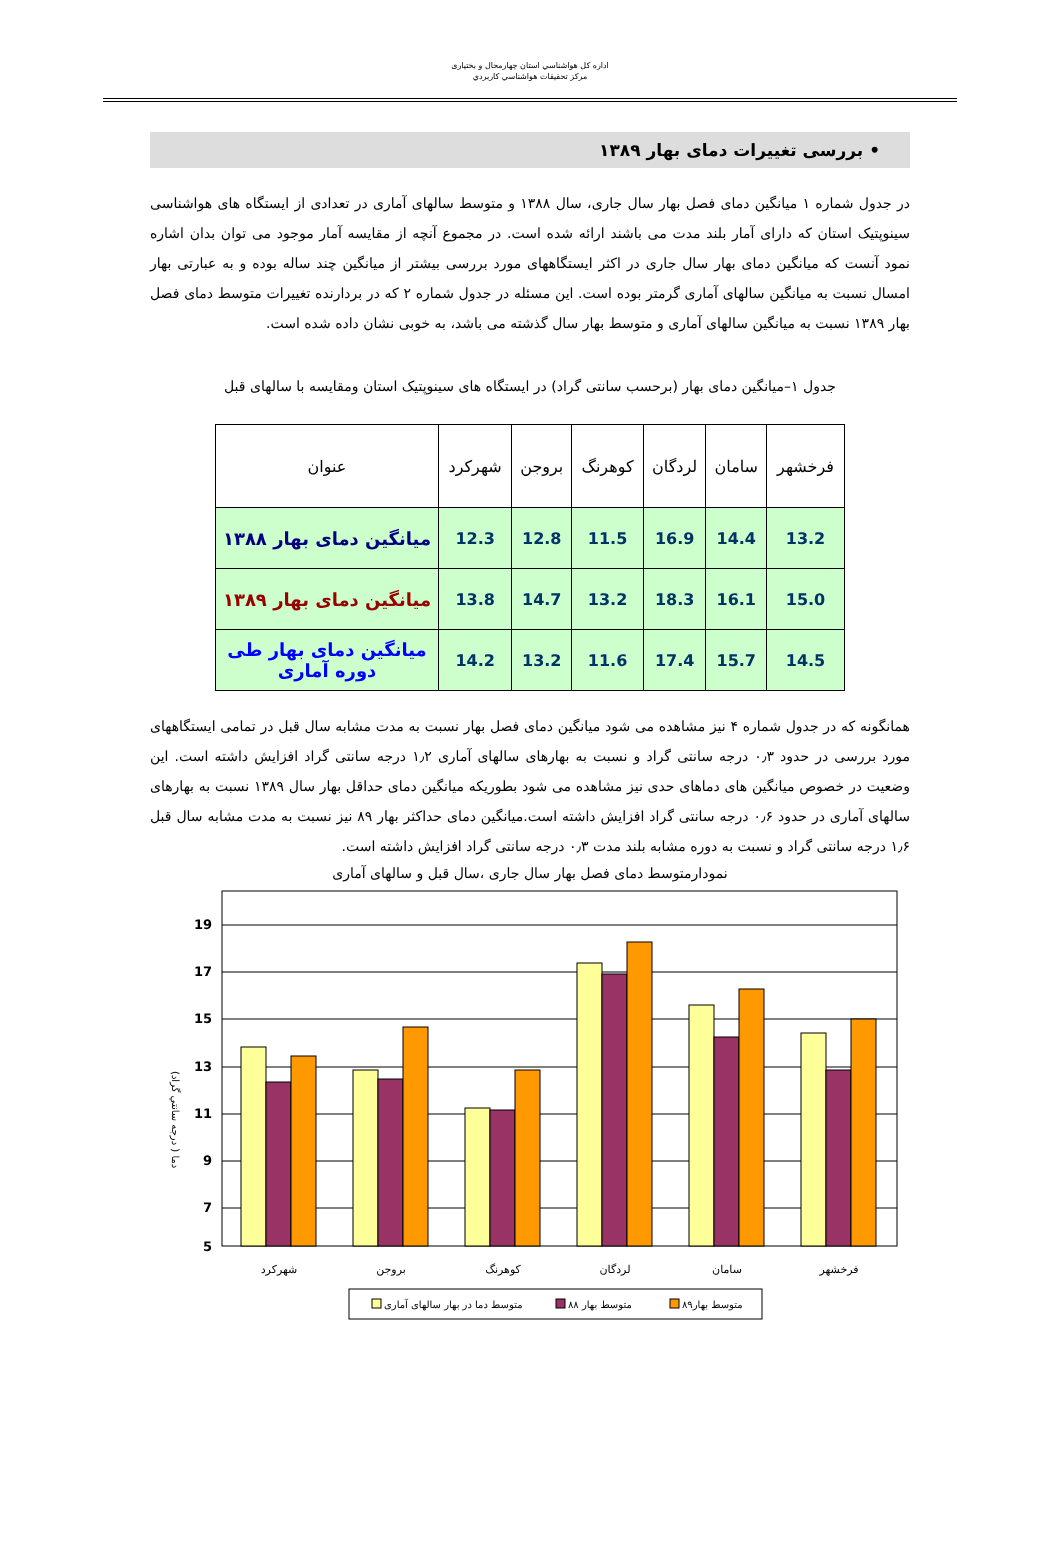اداره كل هواشناسي استان چهارمحال و بختياری
مركز تحقيقات هواشناسي كاربردي
• بررسی تغییرات دمای بهار ۱۳۸۹
در جدول شماره ۱ میانگین دمای فصل بهار سال جاری، سال ۱۳۸۸ و متوسط سالهای آماری در تعدادی از ایستگاه های هواشناسی سینوپتیک استان که دارای آمار بلند مدت می باشند ارائه شده است. در مجموع آنچه از مقایسه آمار موجود می توان بدان اشاره نمود آنست که میانگین دمای بهار سال جاری در اکثر ایستگاههای مورد بررسی بیشتر از میانگین چند ساله بوده و به عبارتی بهار امسال نسبت به میانگین سالهای آماری گرمتر بوده است. این مسئله در جدول شماره ۲ که در بردارنده تغییرات متوسط دمای فصل بهار ۱۳۸۹ نسبت به میانگین سالهای آماری و متوسط بهار سال گذشته می باشد، به خوبی نشان داده شده است.
جدول ۱–میانگین دمای بهار (برحسب سانتی گراد) در ایستگاه های سینوپتیک استان ومقایسه با سالهای قبل
| فرخشهر | سامان | لردگان | کوهرنگ | بروجن | شهرکرد | عنوان |
| --- | --- | --- | --- | --- | --- | --- |
| 13.2 | 14.4 | 16.9 | 11.5 | 12.8 | 12.3 | میانگین دمای بهار ۱۳۸۸ |
| 15.0 | 16.1 | 18.3 | 13.2 | 14.7 | 13.8 | میانگین دمای بهار ۱۳۸۹ |
| 14.5 | 15.7 | 17.4 | 11.6 | 13.2 | 14.2 | میانگین دمای بهار طی دوره آماری |
همانگونه که در جدول شماره ۴ نیز مشاهده می شود میانگین دمای فصل بهار نسبت به مدت مشابه سال قبل در تمامی ایستگاههای مورد بررسی در حدود ۰٫۳ درجه سانتی گراد و نسبت به بهارهای سالهای آماری ۱٫۲ درجه سانتی گراد افزایش داشته است. این وضعیت در خصوص میانگین های دماهای حدی نیز مشاهده می شود بطوریکه میانگین دمای حداقل بهار سال ۱۳۸۹ نسبت به بهارهای سالهای آماری در حدود ۰٫۶ درجه سانتی گراد افزایش داشته است.میانگین دمای حداکثر بهار ۸۹ نیز نسبت به مدت مشابه سال قبل ۱٫۶ درجه سانتی گراد و نسبت به دوره مشابه بلند مدت ۰٫۳ درجه سانتی گراد افزایش داشته است.
نمودارمتوسط دمای فصل بهار سال جاری ،سال قبل و سالهای آماری
19
17
15
13
11
9
7
5
دما ( درجه سانتي گراد)
شهرکرد
بروجن
کوهرنگ
لردگان
سامان
فرخشهر
متوسط دما در بهار سالهای آماری
متوسط بهار ۸۸
متوسط بهار۸۹